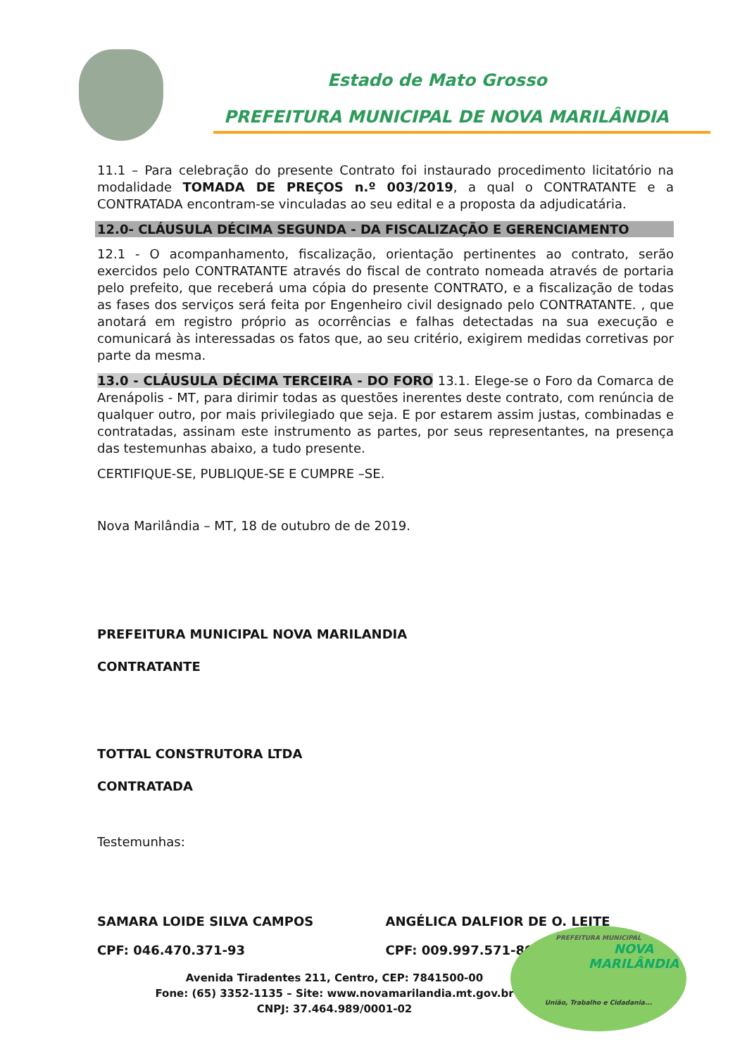Estado de Mato Grosso
PREFEITURA MUNICIPAL DE NOVA MARILÂNDIA
11.1 – Para celebração do presente Contrato foi instaurado procedimento licitatório na modalidade TOMADA DE PREÇOS n.º 003/2019, a qual o CONTRATANTE e a CONTRATADA encontram-se vinculadas ao seu edital e a proposta da adjudicatária.
12.0- CLÁUSULA DÉCIMA SEGUNDA - DA FISCALIZAÇÃO E GERENCIAMENTO
12.1 - O acompanhamento, fiscalização, orientação pertinentes ao contrato, serão exercidos pelo CONTRATANTE através do fiscal de contrato nomeada através de portaria pelo prefeito, que receberá uma cópia do presente CONTRATO, e a fiscalização de todas as fases dos serviços será feita por Engenheiro civil designado pelo CONTRATANTE. , que anotará em registro próprio as ocorrências e falhas detectadas na sua execução e comunicará às interessadas os fatos que, ao seu critério, exigirem medidas corretivas por parte da mesma.
13.0 - CLÁUSULA DÉCIMA TERCEIRA - DO FORO 13.1. Elege-se o Foro da Comarca de Arenápolis - MT, para dirimir todas as questões inerentes deste contrato, com renúncia de qualquer outro, por mais privilegiado que seja. E por estarem assim justas, combinadas e contratadas, assinam este instrumento as partes, por seus representantes, na presença das testemunhas abaixo, a tudo presente.
CERTIFIQUE-SE, PUBLIQUE-SE E CUMPRE –SE.
Nova Marilândia – MT, 18 de outubro de de 2019.
PREFEITURA MUNICIPAL NOVA MARILANDIA
CONTRATANTE
TOTTAL CONSTRUTORA LTDA
CONTRATADA
Testemunhas:
SAMARA LOIDE SILVA CAMPOS ANGÉLICA DALFIOR DE O. LEITE
CPF: 046.470.371-93 CPF: 009.997.571-80
Avenida Tiradentes 211, Centro, CEP: 7841500-00
Fone: (65) 3352-1135 – Site: www.novamarilandia.mt.gov.br
CNPJ: 37.464.989/0001-02
PREFEITURA MUNICIPAL
NOVA
MARILÂNDIA
União, Trabalho e Cidadania...